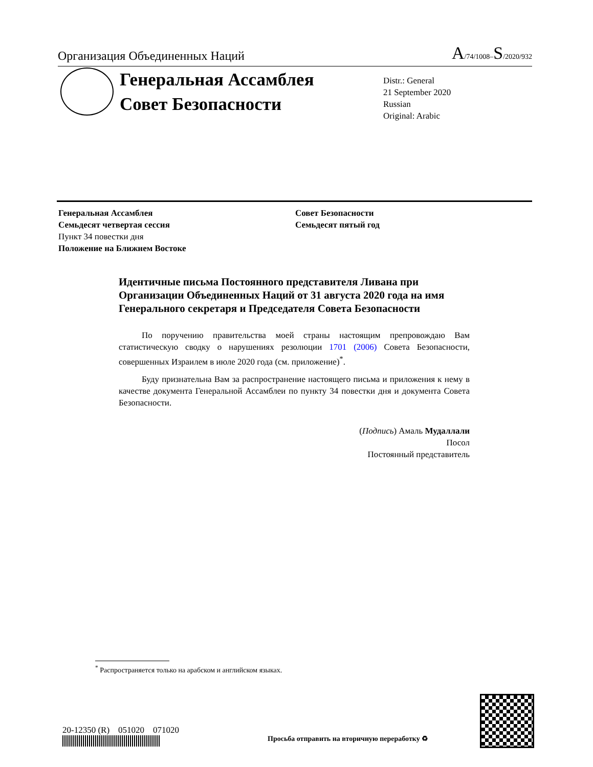Организация Объединенных Наций A/74/1008–S/2020/932
Генеральная Ассамблея
Совет Безопасности
Distr.: General
21 September 2020
Russian
Original: Arabic
Генеральная Ассамблея
Семьдесят четвертая сессия
Пункт 34 повестки дня
Положение на Ближнем Востоке
Совет Безопасности
Семьдесят пятый год
Идентичные письма Постоянного представителя Ливана при Организации Объединенных Наций от 31 августа 2020 года на имя Генерального секретаря и Председателя Совета Безопасности
По поручению правительства моей страны настоящим препровождаю Вам статистическую сводку о нарушениях резолюции 1701 (2006) Совета Безопасности, совершенных Израилем в июле 2020 года (см. приложение)<sup>*</sup>.
Буду признательна Вам за распространение настоящего письма и приложения к нему в качестве документа Генеральной Ассамблеи по пункту 34 повестки дня и документа Совета Безопасности.
(Подпись) Амаль Мудаллали
Посол
Постоянный представитель
<sup>*</sup> Распространяется только на арабском и английском языках.
20-12350 (R) 051020 071020
Просьба отправить на вторичную переработку ♻